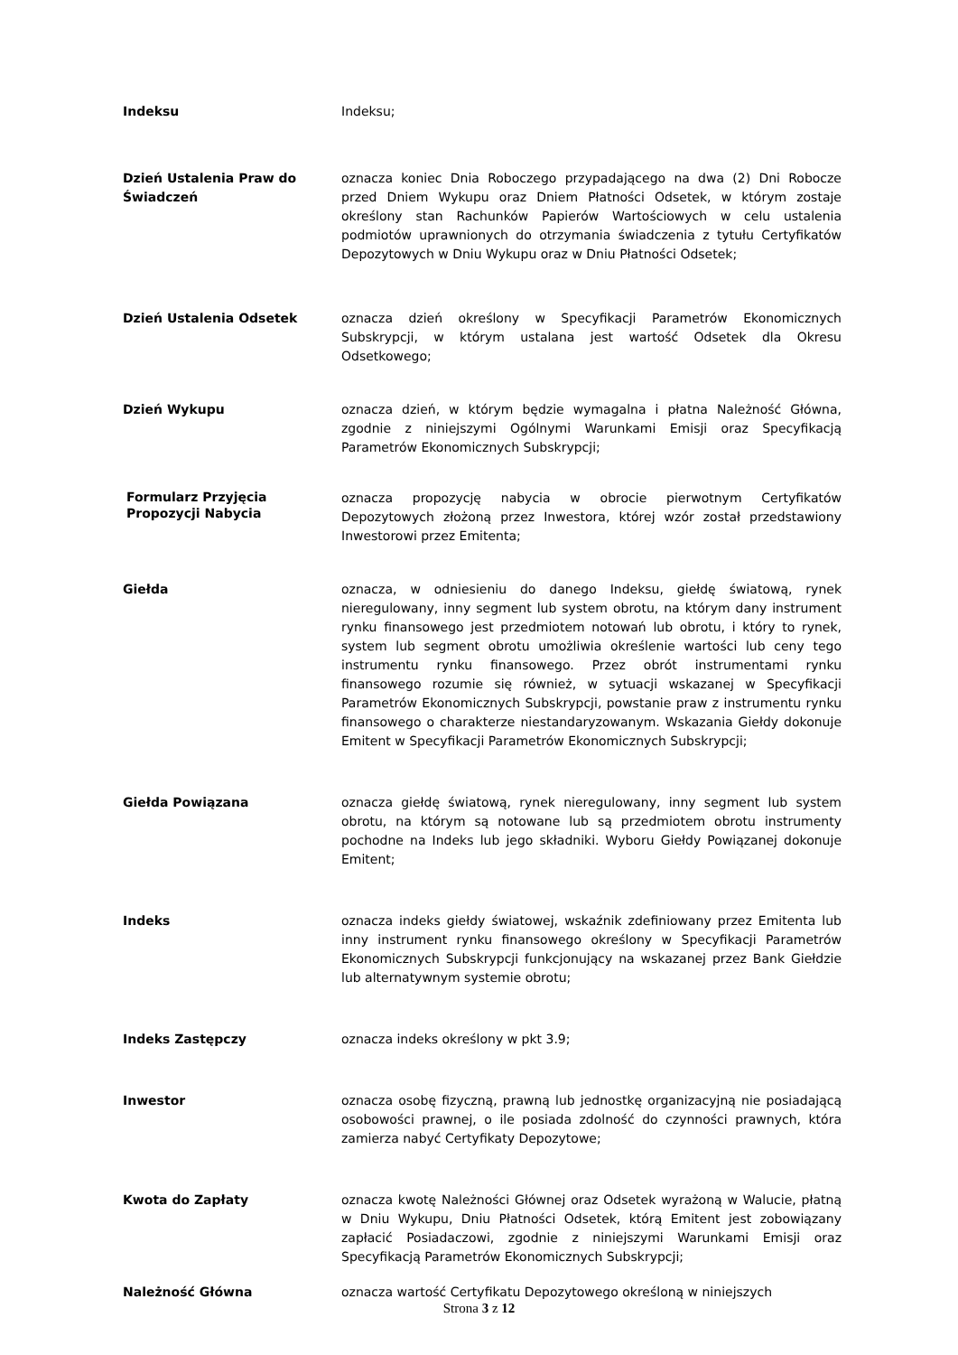Indeksu Indeksu;
Dzień Ustalenia Praw do Świadczeń
oznacza koniec Dnia Roboczego przypadającego na dwa (2) Dni Robocze przed Dniem Wykupu oraz Dniem Płatności Odsetek, w którym zostaje określony stan Rachunków Papierów Wartościowych w celu ustalenia podmiotów uprawnionych do otrzymania świadczenia z tytułu Certyfikatów Depozytowych w Dniu Wykupu oraz w Dniu Płatności Odsetek;
Dzień Ustalenia Odsetek oznacza dzień określony w Specyfikacji Parametrów Ekonomicznych Subskrypcji, w którym ustalana jest wartość Odsetek dla Okresu Odsetkowego;
Dzień Wykupu oznacza dzień, w którym będzie wymagalna i płatna Należność Główna, zgodnie z niniejszymi Ogólnymi Warunkami Emisji oraz Specyfikacją Parametrów Ekonomicznych Subskrypcji;
Formularz Przyjęcia Propozycji Nabycia
oznacza propozycję nabycia w obrocie pierwotnym Certyfikatów Depozytowych złożoną przez Inwestora, której wzór został przedstawiony Inwestorowi przez Emitenta;
Giełda oznacza, w odniesieniu do danego Indeksu, giełdę światową, rynek nieregulowany, inny segment lub system obrotu, na którym dany instrument rynku finansowego jest przedmiotem notowań lub obrotu, i który to rynek, system lub segment obrotu umożliwia określenie wartości lub ceny tego instrumentu rynku finansowego. Przez obrót instrumentami rynku finansowego rozumie się również, w sytuacji wskazanej w Specyfikacji Parametrów Ekonomicznych Subskrypcji, powstanie praw z instrumentu rynku finansowego o charakterze niestandaryzowanym. Wskazania Giełdy dokonuje Emitent w Specyfikacji Parametrów Ekonomicznych Subskrypcji;
Giełda Powiązana oznacza giełdę światową, rynek nieregulowany, inny segment lub system obrotu, na którym są notowane lub są przedmiotem obrotu instrumenty pochodne na Indeks lub jego składniki. Wyboru Giełdy Powiązanej dokonuje Emitent;
Indeks oznacza indeks giełdy światowej, wskaźnik zdefiniowany przez Emitenta lub inny instrument rynku finansowego określony w Specyfikacji Parametrów Ekonomicznych Subskrypcji funkcjonujący na wskazanej przez Bank Giełdzie lub alternatywnym systemie obrotu;
Indeks Zastępczy oznacza indeks określony w pkt 3.9;
Inwestor oznacza osobę fizyczną, prawną lub jednostkę organizacyjną nie posiadającą osobowości prawnej, o ile posiada zdolność do czynności prawnych, która zamierza nabyć Certyfikaty Depozytowe;
Kwota do Zapłaty oznacza kwotę Należności Głównej oraz Odsetek wyrażoną w Walucie, płatną w Dniu Wykupu, Dniu Płatności Odsetek, którą Emitent jest zobowiązany zapłacić Posiadaczowi, zgodnie z niniejszymi Warunkami Emisji oraz Specyfikacją Parametrów Ekonomicznych Subskrypcji;
Należność Główna oznacza wartość Certyfikatu Depozytowego określoną w niniejszych
Strona 3 z 12